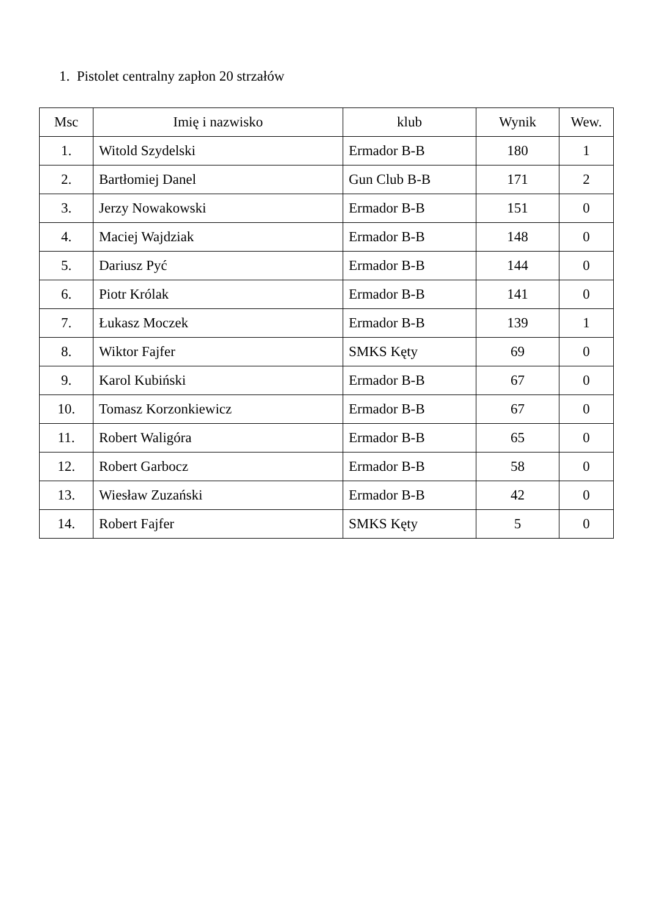1. Pistolet centralny zapłon 20 strzałów
| Msc | Imię i nazwisko | klub | Wynik | Wew. |
| --- | --- | --- | --- | --- |
| 1. | Witold Szydelski | Ermador B-B | 180 | 1 |
| 2. | Bartłomiej Danel | Gun Club B-B | 171 | 2 |
| 3. | Jerzy Nowakowski | Ermador B-B | 151 | 0 |
| 4. | Maciej Wajdziak | Ermador B-B | 148 | 0 |
| 5. | Dariusz Pyć | Ermador B-B | 144 | 0 |
| 6. | Piotr Królak | Ermador B-B | 141 | 0 |
| 7. | Łukasz Moczek | Ermador B-B | 139 | 1 |
| 8. | Wiktor Fajfer | SMKS Kęty | 69 | 0 |
| 9. | Karol Kubiński | Ermador B-B | 67 | 0 |
| 10. | Tomasz Korzonkiewicz | Ermador B-B | 67 | 0 |
| 11. | Robert Waligóra | Ermador B-B | 65 | 0 |
| 12. | Robert Garbocz | Ermador B-B | 58 | 0 |
| 13. | Wiesław Zuzański | Ermador B-B | 42 | 0 |
| 14. | Robert Fajfer | SMKS Kęty | 5 | 0 |